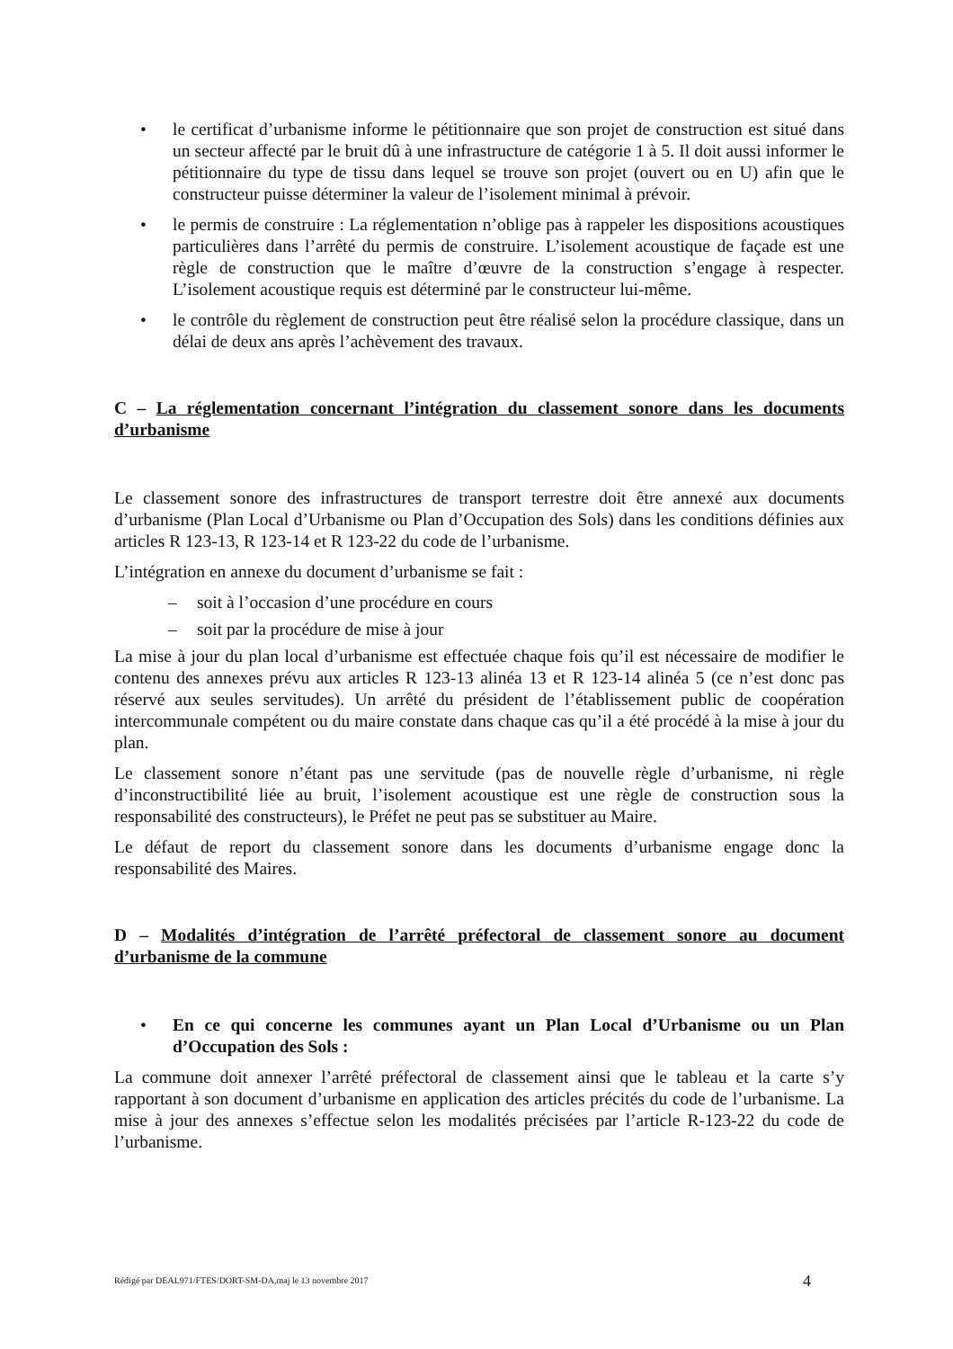• le certificat d’urbanisme informe le pétitionnaire que son projet de construction est situé dans un secteur affecté par le bruit dû à une infrastructure de catégorie 1 à 5. Il doit aussi informer le pétitionnaire du type de tissu dans lequel se trouve son projet (ouvert ou en U) afin que le constructeur puisse déterminer la valeur de l’isolement minimal à prévoir.
• le permis de construire : La réglementation n’oblige pas à rappeler les dispositions acoustiques particulières dans l’arrêté du permis de construire. L’isolement acoustique de façade est une règle de construction que le maître d’œuvre de la construction s’engage à respecter. L’isolement acoustique requis est déterminé par le constructeur lui-même.
• le contrôle du règlement de construction peut être réalisé selon la procédure classique, dans un délai de deux ans après l’achèvement des travaux.
C – La réglementation concernant l’intégration du classement sonore dans les documents d’urbanisme
Le classement sonore des infrastructures de transport terrestre doit être annexé aux documents d’urbanisme (Plan Local d’Urbanisme ou Plan d’Occupation des Sols) dans les conditions définies aux articles R 123-13, R 123-14 et R 123-22 du code de l’urbanisme.
L’intégration en annexe du document d’urbanisme se fait :
– soit à l’occasion d’une procédure en cours
– soit par la procédure de mise à jour
La mise à jour du plan local d’urbanisme est effectuée chaque fois qu’il est nécessaire de modifier le contenu des annexes prévu aux articles R 123-13 alinéa 13 et R 123-14 alinéa 5 (ce n’est donc pas réservé aux seules servitudes). Un arrêté du président de l’établissement public de coopération intercommunale compétent ou du maire constate dans chaque cas qu’il a été procédé à la mise à jour du plan.
Le classement sonore n’étant pas une servitude (pas de nouvelle règle d’urbanisme, ni règle d’inconstructibilité liée au bruit, l’isolement acoustique est une règle de construction sous la responsabilité des constructeurs), le Préfet ne peut pas se substituer au Maire.
Le défaut de report du classement sonore dans les documents d’urbanisme engage donc la responsabilité des Maires.
D – Modalités d’intégration de l’arrêté préfectoral de classement sonore au document d’urbanisme de la commune
• En ce qui concerne les communes ayant un Plan Local d’Urbanisme ou un Plan d’Occupation des Sols :
La commune doit annexer l’arrêté préfectoral de classement ainsi que le tableau et la carte s’y rapportant à son document d’urbanisme en application des articles précités du code de l’urbanisme. La mise à jour des annexes s’effectue selon les modalités précisées par l’article R-123-22 du code de l’urbanisme.
Rédigé par DEAL971/FTES/DORT-SM-DA,maj le 13 novembre 2017 4